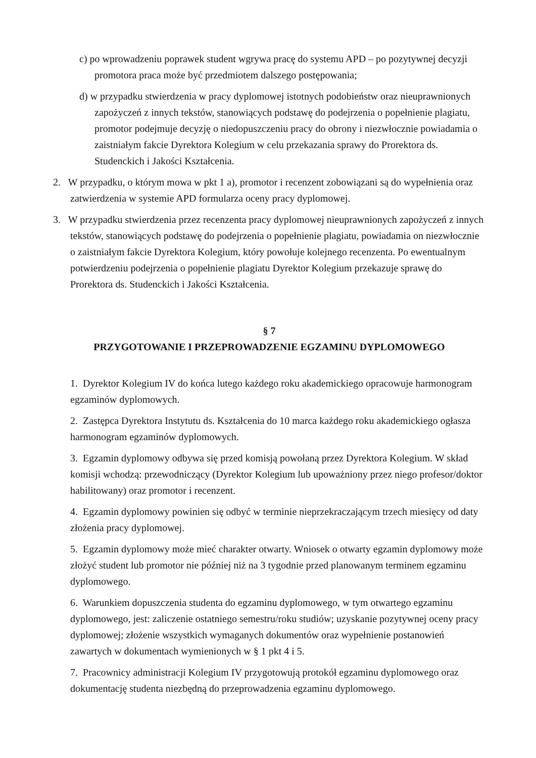c) po wprowadzeniu poprawek student wgrywa pracę do systemu APD – po pozytywnej decyzji promotora praca może być przedmiotem dalszego postępowania;
d) w przypadku stwierdzenia w pracy dyplomowej istotnych podobieństw oraz nieuprawnionych zapożyczeń z innych tekstów, stanowiących podstawę do podejrzenia o popełnienie plagiatu, promotor podejmuje decyzję o niedopuszczeniu pracy do obrony i niezwłocznie powiadamia o zaistniałym fakcie Dyrektora Kolegium w celu przekazania sprawy do Prorektora ds. Studenckich i Jakości Kształcenia.
2. W przypadku, o którym mowa w pkt 1 a), promotor i recenzent zobowiązani są do wypełnienia oraz zatwierdzenia w systemie APD formularza oceny pracy dyplomowej.
3. W przypadku stwierdzenia przez recenzenta pracy dyplomowej nieuprawnionych zapożyczeń z innych tekstów, stanowiących podstawę do podejrzenia o popełnienie plagiatu, powiadamia on niezwłocznie o zaistniałym fakcie Dyrektora Kolegium, który powołuje kolejnego recenzenta. Po ewentualnym potwierdzeniu podejrzenia o popełnienie plagiatu Dyrektor Kolegium przekazuje sprawę do Prorektora ds. Studenckich i Jakości Kształcenia.
§ 7
PRZYGOTOWANIE I PRZEPROWADZENIE EGZAMINU DYPLOMOWEGO
1. Dyrektor Kolegium IV do końca lutego każdego roku akademickiego opracowuje harmonogram egzaminów dyplomowych.
2. Zastępca Dyrektora Instytutu ds. Kształcenia do 10 marca każdego roku akademickiego ogłasza harmonogram egzaminów dyplomowych.
3. Egzamin dyplomowy odbywa się przed komisją powołaną przez Dyrektora Kolegium. W skład komisji wchodzą: przewodniczący (Dyrektor Kolegium lub upoważniony przez niego profesor/doktor habilitowany) oraz promotor i recenzent.
4. Egzamin dyplomowy powinien się odbyć w terminie nieprzekraczającym trzech miesięcy od daty złożenia pracy dyplomowej.
5. Egzamin dyplomowy może mieć charakter otwarty. Wniosek o otwarty egzamin dyplomowy może złożyć student lub promotor nie później niż na 3 tygodnie przed planowanym terminem egzaminu dyplomowego.
6. Warunkiem dopuszczenia studenta do egzaminu dyplomowego, w tym otwartego egzaminu dyplomowego, jest: zaliczenie ostatniego semestru/roku studiów; uzyskanie pozytywnej oceny pracy dyplomowej; złożenie wszystkich wymaganych dokumentów oraz wypełnienie postanowień zawartych w dokumentach wymienionych w § 1 pkt 4 i 5.
7. Pracownicy administracji Kolegium IV przygotowują protokół egzaminu dyplomowego oraz dokumentację studenta niezbędną do przeprowadzenia egzaminu dyplomowego.